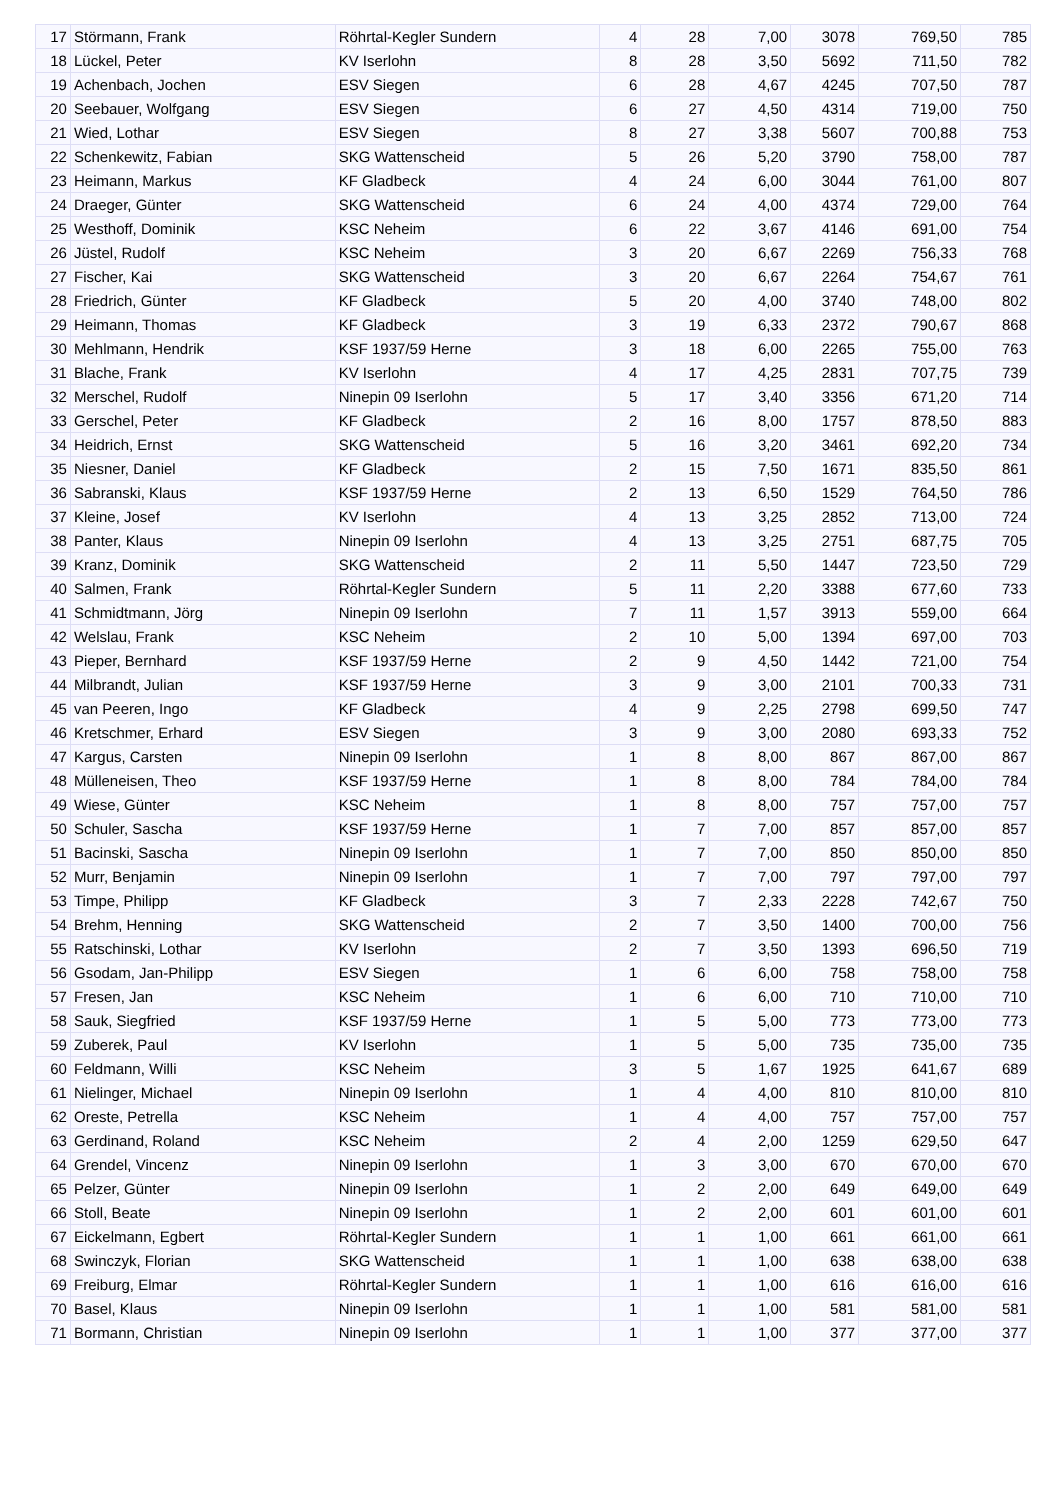| 17 | Störmann, Frank | Röhrtal-Kegler Sundern | 4 | 28 | 7,00 | 3078 | 769,50 | 785 |
| 18 | Lückel, Peter | KV Iserlohn | 8 | 28 | 3,50 | 5692 | 711,50 | 782 |
| 19 | Achenbach, Jochen | ESV Siegen | 6 | 28 | 4,67 | 4245 | 707,50 | 787 |
| 20 | Seebauer, Wolfgang | ESV Siegen | 6 | 27 | 4,50 | 4314 | 719,00 | 750 |
| 21 | Wied, Lothar | ESV Siegen | 8 | 27 | 3,38 | 5607 | 700,88 | 753 |
| 22 | Schenkewitz, Fabian | SKG Wattenscheid | 5 | 26 | 5,20 | 3790 | 758,00 | 787 |
| 23 | Heimann, Markus | KF Gladbeck | 4 | 24 | 6,00 | 3044 | 761,00 | 807 |
| 24 | Draeger, Günter | SKG Wattenscheid | 6 | 24 | 4,00 | 4374 | 729,00 | 764 |
| 25 | Westhoff, Dominik | KSC Neheim | 6 | 22 | 3,67 | 4146 | 691,00 | 754 |
| 26 | Jüstel, Rudolf | KSC Neheim | 3 | 20 | 6,67 | 2269 | 756,33 | 768 |
| 27 | Fischer, Kai | SKG Wattenscheid | 3 | 20 | 6,67 | 2264 | 754,67 | 761 |
| 28 | Friedrich, Günter | KF Gladbeck | 5 | 20 | 4,00 | 3740 | 748,00 | 802 |
| 29 | Heimann, Thomas | KF Gladbeck | 3 | 19 | 6,33 | 2372 | 790,67 | 868 |
| 30 | Mehlmann, Hendrik | KSF 1937/59 Herne | 3 | 18 | 6,00 | 2265 | 755,00 | 763 |
| 31 | Blache, Frank | KV Iserlohn | 4 | 17 | 4,25 | 2831 | 707,75 | 739 |
| 32 | Merschel, Rudolf | Ninepin 09 Iserlohn | 5 | 17 | 3,40 | 3356 | 671,20 | 714 |
| 33 | Gerschel, Peter | KF Gladbeck | 2 | 16 | 8,00 | 1757 | 878,50 | 883 |
| 34 | Heidrich, Ernst | SKG Wattenscheid | 5 | 16 | 3,20 | 3461 | 692,20 | 734 |
| 35 | Niesner, Daniel | KF Gladbeck | 2 | 15 | 7,50 | 1671 | 835,50 | 861 |
| 36 | Sabranski, Klaus | KSF 1937/59 Herne | 2 | 13 | 6,50 | 1529 | 764,50 | 786 |
| 37 | Kleine, Josef | KV Iserlohn | 4 | 13 | 3,25 | 2852 | 713,00 | 724 |
| 38 | Panter, Klaus | Ninepin 09 Iserlohn | 4 | 13 | 3,25 | 2751 | 687,75 | 705 |
| 39 | Kranz, Dominik | SKG Wattenscheid | 2 | 11 | 5,50 | 1447 | 723,50 | 729 |
| 40 | Salmen, Frank | Röhrtal-Kegler Sundern | 5 | 11 | 2,20 | 3388 | 677,60 | 733 |
| 41 | Schmidtmann, Jörg | Ninepin 09 Iserlohn | 7 | 11 | 1,57 | 3913 | 559,00 | 664 |
| 42 | Welslau, Frank | KSC Neheim | 2 | 10 | 5,00 | 1394 | 697,00 | 703 |
| 43 | Pieper, Bernhard | KSF 1937/59 Herne | 2 | 9 | 4,50 | 1442 | 721,00 | 754 |
| 44 | Milbrandt, Julian | KSF 1937/59 Herne | 3 | 9 | 3,00 | 2101 | 700,33 | 731 |
| 45 | van Peeren, Ingo | KF Gladbeck | 4 | 9 | 2,25 | 2798 | 699,50 | 747 |
| 46 | Kretschmer, Erhard | ESV Siegen | 3 | 9 | 3,00 | 2080 | 693,33 | 752 |
| 47 | Kargus, Carsten | Ninepin 09 Iserlohn | 1 | 8 | 8,00 | 867 | 867,00 | 867 |
| 48 | Mülleneisen, Theo | KSF 1937/59 Herne | 1 | 8 | 8,00 | 784 | 784,00 | 784 |
| 49 | Wiese, Günter | KSC Neheim | 1 | 8 | 8,00 | 757 | 757,00 | 757 |
| 50 | Schuler, Sascha | KSF 1937/59 Herne | 1 | 7 | 7,00 | 857 | 857,00 | 857 |
| 51 | Bacinski, Sascha | Ninepin 09 Iserlohn | 1 | 7 | 7,00 | 850 | 850,00 | 850 |
| 52 | Murr, Benjamin | Ninepin 09 Iserlohn | 1 | 7 | 7,00 | 797 | 797,00 | 797 |
| 53 | Timpe, Philipp | KF Gladbeck | 3 | 7 | 2,33 | 2228 | 742,67 | 750 |
| 54 | Brehm, Henning | SKG Wattenscheid | 2 | 7 | 3,50 | 1400 | 700,00 | 756 |
| 55 | Ratschinski, Lothar | KV Iserlohn | 2 | 7 | 3,50 | 1393 | 696,50 | 719 |
| 56 | Gsodam, Jan-Philipp | ESV Siegen | 1 | 6 | 6,00 | 758 | 758,00 | 758 |
| 57 | Fresen, Jan | KSC Neheim | 1 | 6 | 6,00 | 710 | 710,00 | 710 |
| 58 | Sauk, Siegfried | KSF 1937/59 Herne | 1 | 5 | 5,00 | 773 | 773,00 | 773 |
| 59 | Zuberek, Paul | KV Iserlohn | 1 | 5 | 5,00 | 735 | 735,00 | 735 |
| 60 | Feldmann, Willi | KSC Neheim | 3 | 5 | 1,67 | 1925 | 641,67 | 689 |
| 61 | Nielinger, Michael | Ninepin 09 Iserlohn | 1 | 4 | 4,00 | 810 | 810,00 | 810 |
| 62 | Oreste, Petrella | KSC Neheim | 1 | 4 | 4,00 | 757 | 757,00 | 757 |
| 63 | Gerdinand, Roland | KSC Neheim | 2 | 4 | 2,00 | 1259 | 629,50 | 647 |
| 64 | Grendel, Vincenz | Ninepin 09 Iserlohn | 1 | 3 | 3,00 | 670 | 670,00 | 670 |
| 65 | Pelzer, Günter | Ninepin 09 Iserlohn | 1 | 2 | 2,00 | 649 | 649,00 | 649 |
| 66 | Stoll, Beate | Ninepin 09 Iserlohn | 1 | 2 | 2,00 | 601 | 601,00 | 601 |
| 67 | Eickelmann, Egbert | Röhrtal-Kegler Sundern | 1 | 1 | 1,00 | 661 | 661,00 | 661 |
| 68 | Swinczyk, Florian | SKG Wattenscheid | 1 | 1 | 1,00 | 638 | 638,00 | 638 |
| 69 | Freiburg, Elmar | Röhrtal-Kegler Sundern | 1 | 1 | 1,00 | 616 | 616,00 | 616 |
| 70 | Basel, Klaus | Ninepin 09 Iserlohn | 1 | 1 | 1,00 | 581 | 581,00 | 581 |
| 71 | Bormann, Christian | Ninepin 09 Iserlohn | 1 | 1 | 1,00 | 377 | 377,00 | 377 |